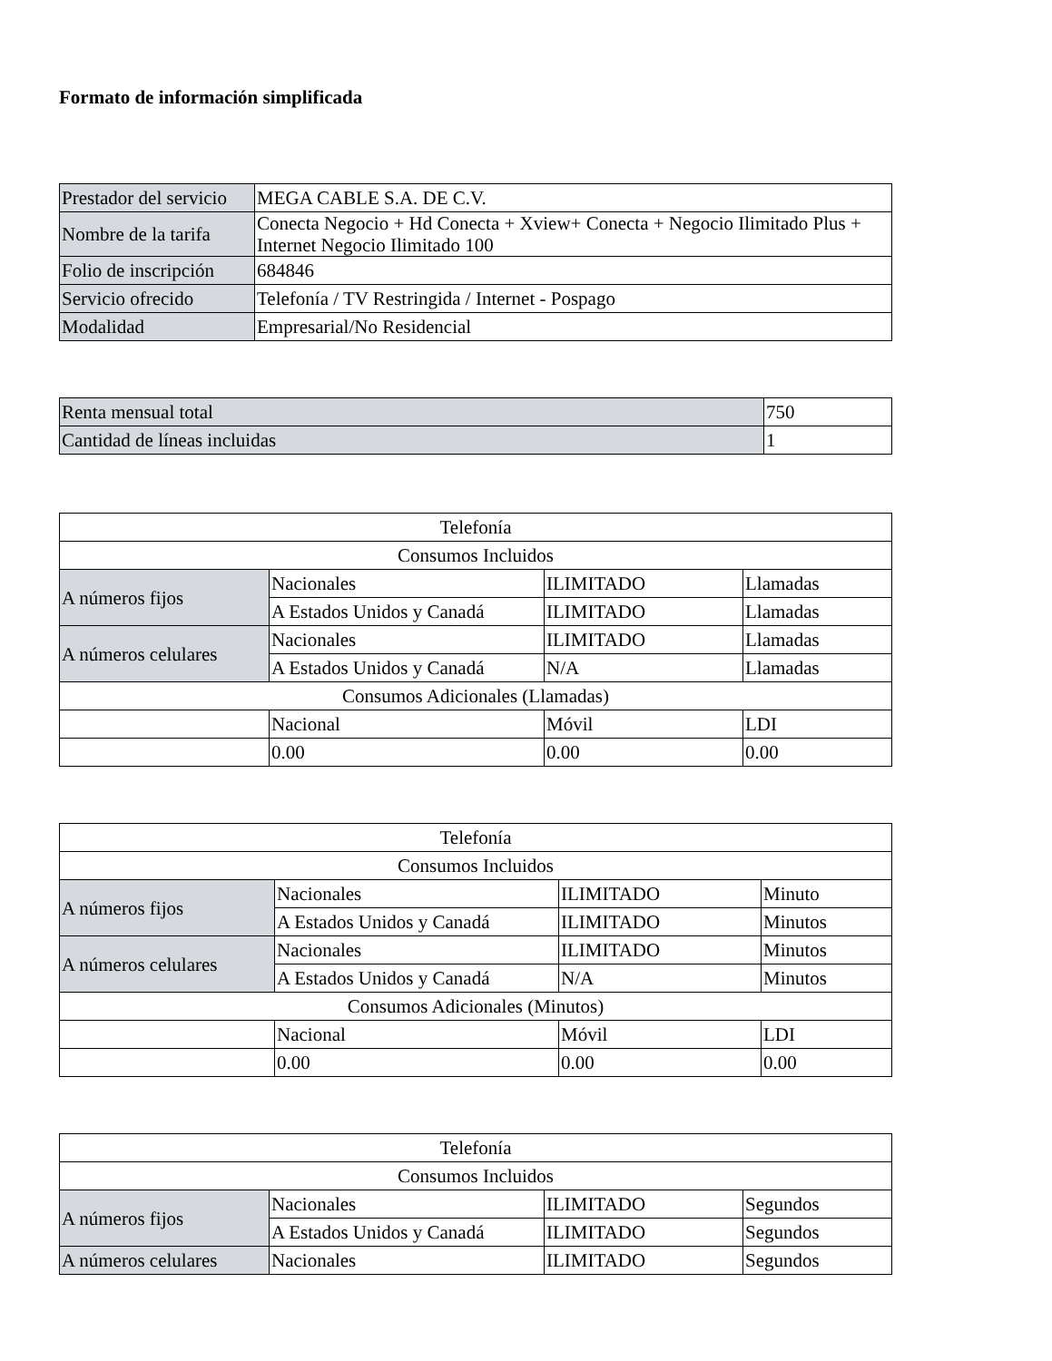Formato de información simplificada
| Prestador del servicio | MEGA CABLE S.A. DE C.V. |
| Nombre de la tarifa | Conecta Negocio + Hd Conecta + Xview+ Conecta + Negocio Ilimitado Plus + Internet Negocio Ilimitado 100 |
| Folio de inscripción | 684846 |
| Servicio ofrecido | Telefonía / TV Restringida / Internet - Pospago |
| Modalidad | Empresarial/No Residencial |
| Renta mensual total | 750 |
| Cantidad de líneas incluidas | 1 |
| Telefonía | | | |
| Consumos Incluidos | | | |
| A números fijos | Nacionales | ILIMITADO | Llamadas |
| | A Estados Unidos y Canadá | ILIMITADO | Llamadas |
| A números celulares | Nacionales | ILIMITADO | Llamadas |
| | A Estados Unidos y Canadá | N/A | Llamadas |
| Consumos Adicionales (Llamadas) | | | |
| | Nacional | Móvil | LDI |
| | 0.00 | 0.00 | 0.00 |
| Telefonía | | | |
| Consumos Incluidos | | | |
| A números fijos | Nacionales | ILIMITADO | Minuto |
| | A Estados Unidos y Canadá | ILIMITADO | Minutos |
| A números celulares | Nacionales | ILIMITADO | Minutos |
| | A Estados Unidos y Canadá | N/A | Minutos |
| Consumos Adicionales (Minutos) | | | |
| | Nacional | Móvil | LDI |
| | 0.00 | 0.00 | 0.00 |
| Telefonía | | | |
| Consumos Incluidos | | | |
| A números fijos | Nacionales | ILIMITADO | Segundos |
| | A Estados Unidos y Canadá | ILIMITADO | Segundos |
| A números celulares | Nacionales | ILIMITADO | Segundos |